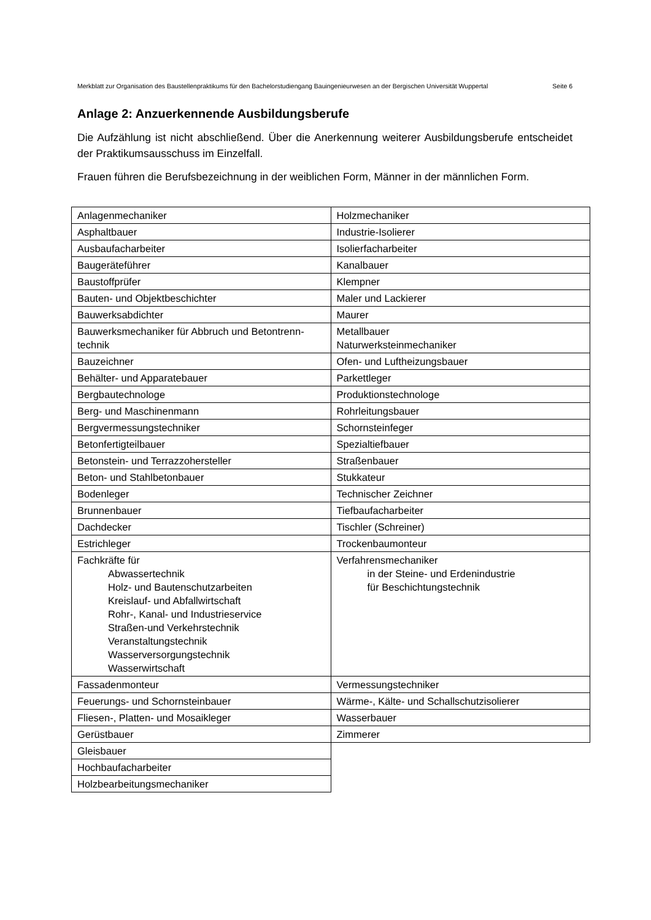Merkblatt zur Organisation des Baustellenpraktikums für den Bachelorstudiengang Bauingenieurwesen an der Bergischen Universität Wuppertal Seite 6
Anlage 2: Anzuerkennende Ausbildungsberufe
Die Aufzählung ist nicht abschließend. Über die Anerkennung weiterer Ausbildungsberufe entscheidet der Praktikumsausschuss im Einzelfall.
Frauen führen die Berufsbezeichnung in der weiblichen Form, Männer in der männlichen Form.
| Anlagenmechaniker | Holzmechaniker |
| Asphaltbauer | Industrie-Isolierer |
| Ausbaufacharbeiter | Isolierfacharbeiter |
| Baugeräteführer | Kanalbauer |
| Baustoffprüfer | Klempner |
| Bauten- und Objektbeschichter | Maler und Lackierer |
| Bauwerksabdichter | Maurer |
| Bauwerksmechaniker für Abbruch und Betontrenn-technik | Metallbauer Naturwerksteinmechaniker |
| Bauzeichner | Ofen- und Luftheizungsbauer |
| Behälter- und Apparatebauer | Parkettleger |
| Bergbautechnologe | Produktionstechnologe |
| Berg- und Maschinenmann | Rohrleitungsbauer |
| Bergvermessungstechniker | Schornsteinfeger |
| Betonfertigteilbauer | Spezialtiefbauer |
| Betonstein- und Terrazzohersteller | Straßenbauer |
| Beton- und Stahlbetonbauer | Stukkateur |
| Bodenleger | Technischer Zeichner |
| Brunnenbauer | Tiefbaufacharbeiter |
| Dachdecker | Tischler (Schreiner) |
| Estrichleger | Trockenbaumonteur |
| Fachkräfte für Abwassertechnik Holz- und Bautenschutzarbeiten Kreislauf- und Abfallwirtschaft Rohr-, Kanal- und Industrieservice Straßen-und Verkehrstechnik Veranstaltungstechnik Wasserversorgungstechnik Wasserwirtschaft | Verfahrensmechaniker in der Steine- und Erdenindustrie für Beschichtungstechnik |
| Fassadenmonteur | Vermessungstechniker |
| Feuerungs- und Schornsteinbauer | Wärme-, Kälte- und Schallschutzisolierer |
| Fliesen-, Platten- und Mosaikleger | Wasserbauer |
| Gerüstbauer | Zimmerer |
| Gleisbauer | |
| Hochbaufacharbeiter | |
| Holzbearbeitungsmechaniker | |